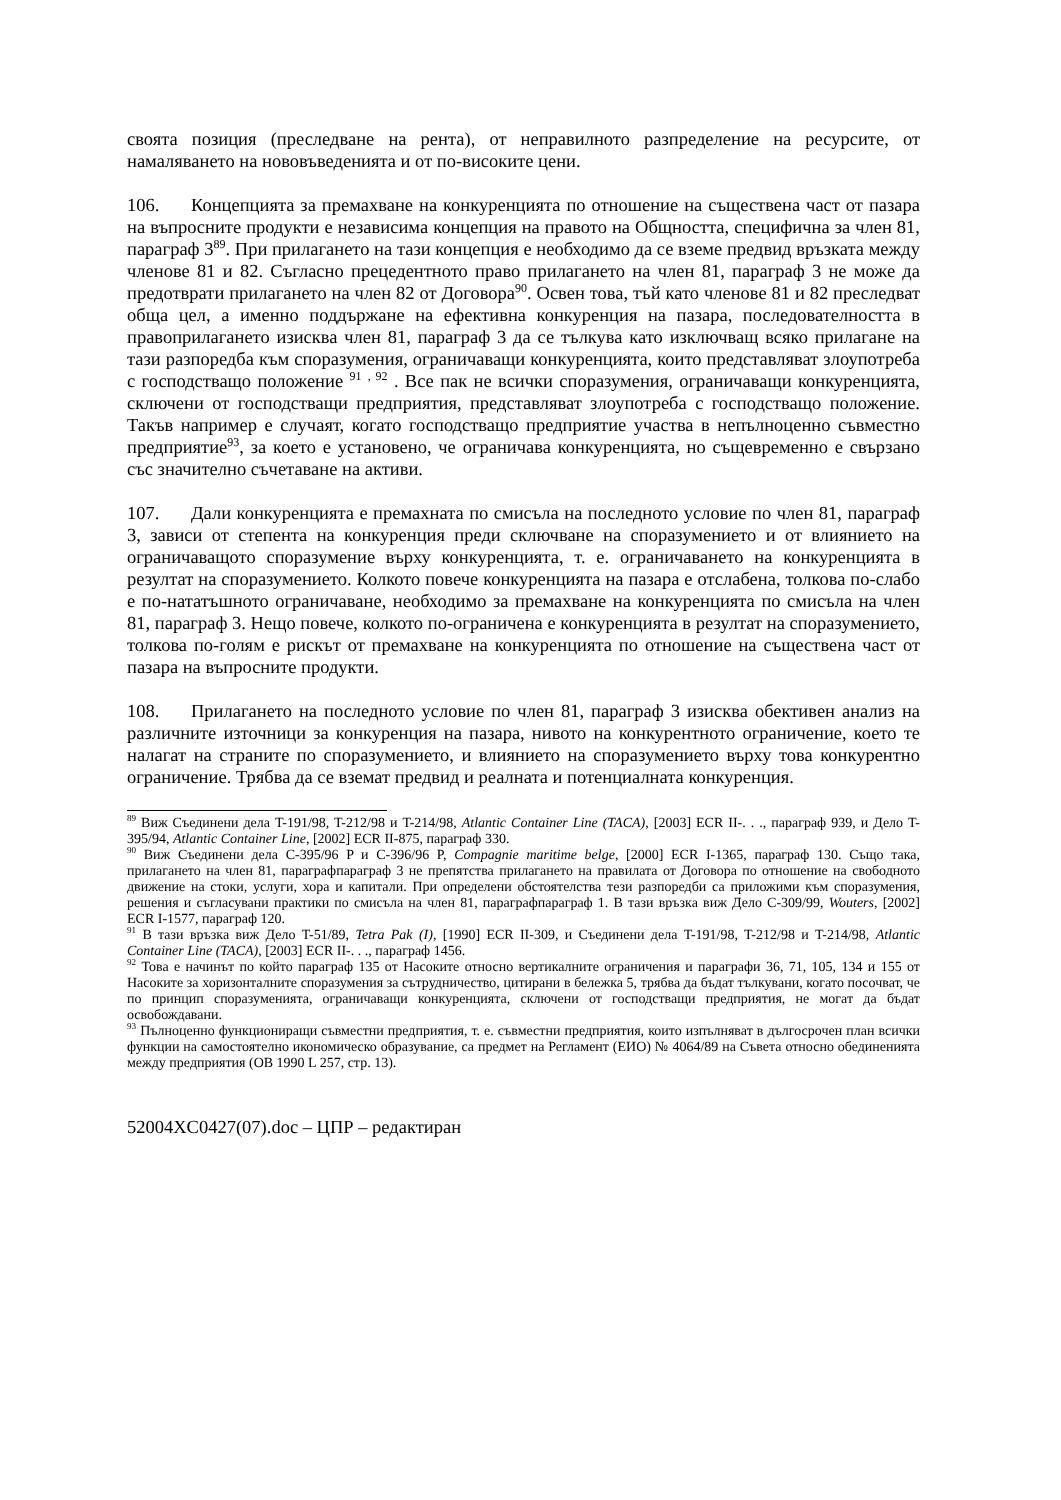своята позиция (преследване на рента), от неправилното разпределение на ресурсите, от намаляването на нововъведенията и от по-високите цени.
106. Концепцията за премахване на конкуренцията по отношение на съществена част от пазара на въпросните продукти е независима концепция на правото на Общността, специфична за член 81, параграф 3<sup>89</sup>. При прилагането на тази концепция е необходимо да се вземе предвид връзката между членове 81 и 82. Съгласно прецедентното право прилагането на член 81, параграф 3 не може да предотврати прилагането на член 82 от Договора<sup>90</sup>. Освен това, тъй като членове 81 и 82 преследват обща цел, а именно поддържане на ефективна конкуренция на пазара, последователността в правоприлагането изисква член 81, параграф 3 да се тълкува като изключващ всяко прилагане на тази разпоредба към споразумения, ограничаващи конкуренцията, които представляват злоупотреба с господстващо положение <sup>91</sup> <sup>, 92</sup> . Все пак не всички споразумения, ограничаващи конкуренцията, сключени от господстващи предприятия, представляват злоупотреба с господстващо положение. Такъв например е случаят, когато господстващо предприятие участва в непълноценно съвместно предприятие<sup>93</sup>, за което е установено, че ограничава конкуренцията, но същевременно е свързано със значително съчетаване на активи.
107. Дали конкуренцията е премахната по смисъла на последното условие по член 81, параграф 3, зависи от степента на конкуренция преди сключване на споразумението и от влиянието на ограничаващото споразумение върху конкуренцията, т. е. ограничаването на конкуренцията в резултат на споразумението. Колкото повече конкуренцията на пазара е отслабена, толкова по-слабо е по-нататъшното ограничаване, необходимо за премахване на конкуренцията по смисъла на член 81, параграф 3. Нещо повече, колкото по-ограничена е конкуренцията в резултат на споразумението, толкова по-голям е рискът от премахване на конкуренцията по отношение на съществена част от пазара на въпросните продукти.
108. Прилагането на последното условие по член 81, параграф 3 изисква обективен анализ на различните източници за конкуренция на пазара, нивото на конкурентното ограничение, което те налагат на страните по споразумението, и влиянието на споразумението върху това конкурентно ограничение. Трябва да се вземат предвид и реалната и потенциалната конкуренция.
<sup>89</sup> Виж Съединени дела T-191/98, T-212/98 и T-214/98, Atlantic Container Line (TACA), [2003] ECR II-. . ., параграф 939, и Дело T-395/94, Atlantic Container Line, [2002] ECR II-875, параграф 330.
<sup>90</sup> Виж Съединени дела C-395/96 P и C-396/96 P, Compagnie maritime belge, [2000] ECR I-1365, параграф 130. Също така, прилагането на член 81, параграфпараграф 3 не препятства прилагането на правилата от Договора по отношение на свободното движение на стоки, услуги, хора и капитали. При определени обстоятелства тези разпоредби са приложими към споразумения, решения и съгласувани практики по смисъла на член 81, параграфпараграф 1. В тази връзка виж Дело C-309/99, Wouters, [2002] ECR I-1577, параграф 120.
<sup>91</sup> В тази връзка виж Дело T-51/89, Tetra Pak (I), [1990] ECR II-309, и Съединени дела T-191/98, T-212/98 и T-214/98, Atlantic Container Line (TACA), [2003] ECR II-. . ., параграф 1456.
<sup>92</sup> Това е начинът по който параграф 135 от Насоките относно вертикалните ограничения и параграфи 36, 71, 105, 134 и 155 от Насоките за хоризонталните споразумения за сътрудничество, цитирани в бележка 5, трябва да бъдат тълкувани, когато посочват, че по принцип споразуменията, ограничаващи конкуренцията, сключени от господстващи предприятия, не могат да бъдат освобождавани.
<sup>93</sup> Пълноценно функциониращи съвместни предприятия, т. е. съвместни предприятия, които изпълняват в дългосрочен план всички функции на самостоятелно икономическо образувание, са предмет на Регламент (ЕИО) № 4064/89 на Съвета относно обединенията между предприятия (ОВ 1990 L 257, стр. 13).
52004XC0427(07).doc – ЦПР – редактиран